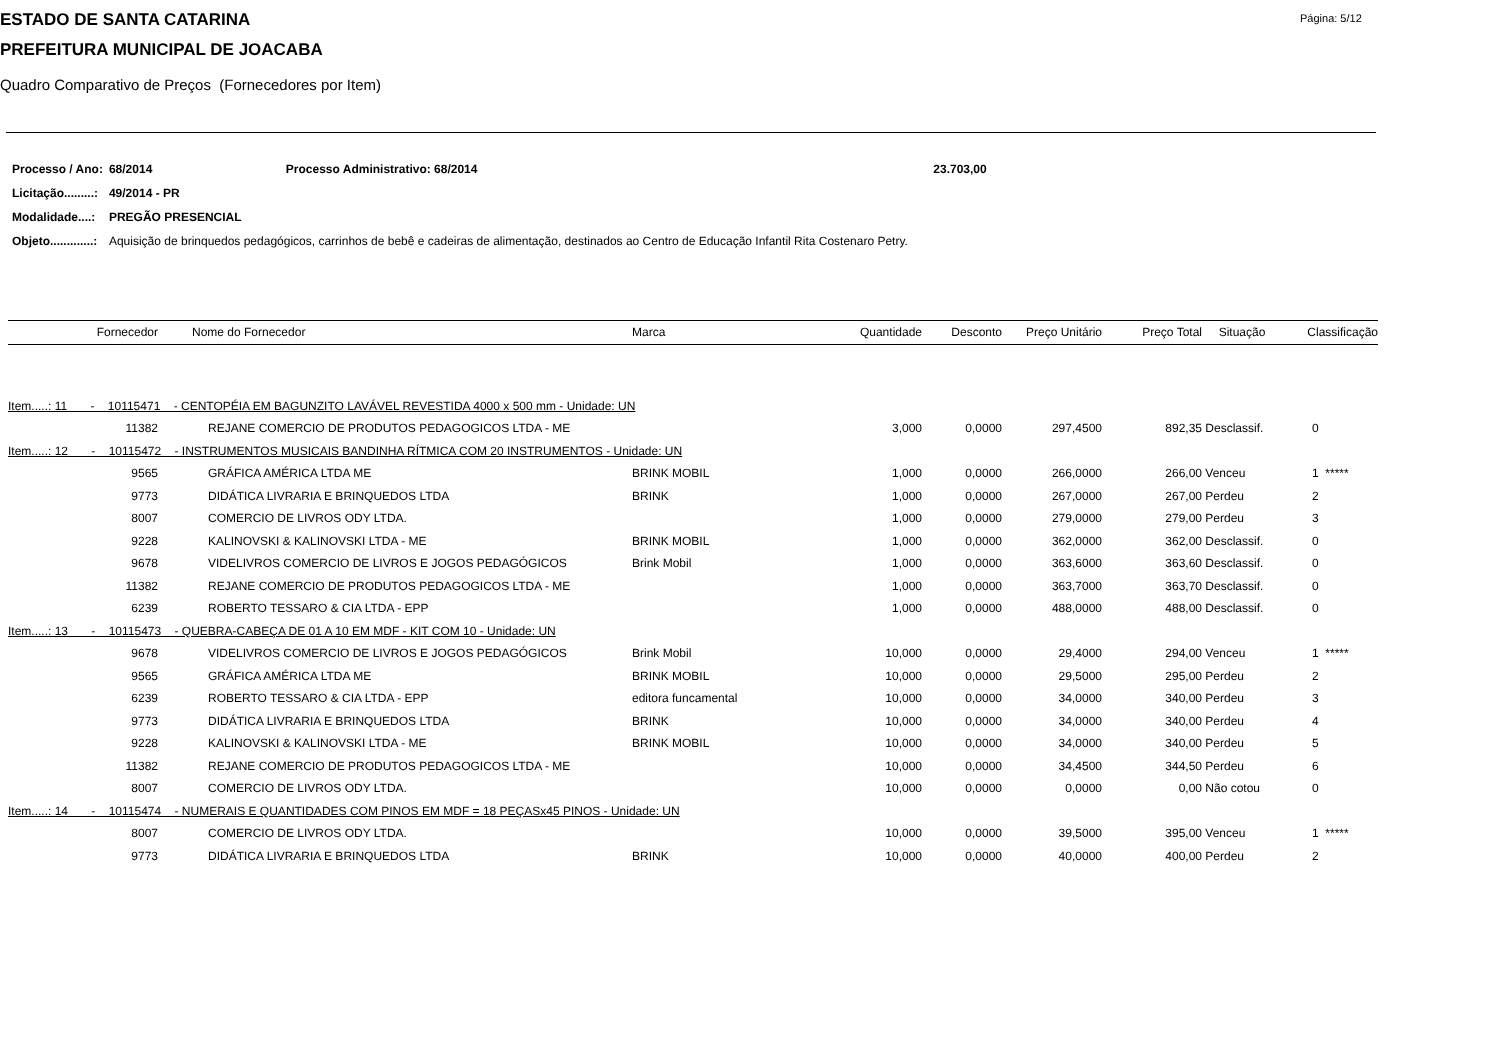ESTADO DE SANTA CATARINA Página: 5/12
PREFEITURA MUNICIPAL DE JOACABA
Quadro Comparativo de Preços (Fornecedores por Item)
| Processo / Ano: | 68/2014 | Processo Administrativo: 68/2014 | 23.703,00 |
| Licitação.........: | 49/2014 - PR | | |
| Modalidade....: | PREGÃO PRESENCIAL | | |
| Objeto.............: | Aquisição de brinquedos pedagógicos, carrinhos de bebê e cadeiras de alimentação, destinados ao Centro de Educação Infantil Rita Costenaro Petry. | | |
| | Fornecedor | Nome do Fornecedor | Marca | Quantidade | Desconto | Preço Unitário | Preço Total | Situação | Classificação |
| --- | --- | --- | --- | --- | --- | --- | --- | --- | --- |
| Item.....: 11 - 10115471 - CENTOPÉIA EM BAGUNZITO LAVÁVEL REVESTIDA 4000 x 500 mm - Unidade: UN | | | | | | | | | |
| | 11382 | REJANE COMERCIO DE PRODUTOS PEDAGOGICOS LTDA - ME | | 3,000 | 0,0000 | 297,4500 | 892,35 | Desclassif. | 0 |
| Item.....: 12 - 10115472 - INSTRUMENTOS MUSICAIS BANDINHA RÍTMICA COM 20 INSTRUMENTOS - Unidade: UN | | | | | | | | | |
| | 9565 | GRÁFICA AMÉRICA LTDA ME | BRINK MOBIL | 1,000 | 0,0000 | 266,0000 | 266,00 | Venceu | 1 ***** |
| | 9773 | DIDÁTICA LIVRARIA E BRINQUEDOS LTDA | BRINK | 1,000 | 0,0000 | 267,0000 | 267,00 | Perdeu | 2 |
| | 8007 | COMERCIO DE LIVROS ODY LTDA. | | 1,000 | 0,0000 | 279,0000 | 279,00 | Perdeu | 3 |
| | 9228 | KALINOVSKI & KALINOVSKI LTDA - ME | BRINK MOBIL | 1,000 | 0,0000 | 362,0000 | 362,00 | Desclassif. | 0 |
| | 9678 | VIDELIVROS COMERCIO DE LIVROS E JOGOS PEDAGÓGICOS | Brink Mobil | 1,000 | 0,0000 | 363,6000 | 363,60 | Desclassif. | 0 |
| | 11382 | REJANE COMERCIO DE PRODUTOS PEDAGOGICOS LTDA - ME | | 1,000 | 0,0000 | 363,7000 | 363,70 | Desclassif. | 0 |
| | 6239 | ROBERTO TESSARO & CIA LTDA - EPP | | 1,000 | 0,0000 | 488,0000 | 488,00 | Desclassif. | 0 |
| Item.....: 13 - 10115473 - QUEBRA-CABEÇA DE 01 A 10 EM MDF - KIT COM 10 - Unidade: UN | | | | | | | | | |
| | 9678 | VIDELIVROS COMERCIO DE LIVROS E JOGOS PEDAGÓGICOS | Brink Mobil | 10,000 | 0,0000 | 29,4000 | 294,00 | Venceu | 1 ***** |
| | 9565 | GRÁFICA AMÉRICA LTDA ME | BRINK MOBIL | 10,000 | 0,0000 | 29,5000 | 295,00 | Perdeu | 2 |
| | 6239 | ROBERTO TESSARO & CIA LTDA - EPP | editora funcamental | 10,000 | 0,0000 | 34,0000 | 340,00 | Perdeu | 3 |
| | 9773 | DIDÁTICA LIVRARIA E BRINQUEDOS LTDA | BRINK | 10,000 | 0,0000 | 34,0000 | 340,00 | Perdeu | 4 |
| | 9228 | KALINOVSKI & KALINOVSKI LTDA - ME | BRINK MOBIL | 10,000 | 0,0000 | 34,0000 | 340,00 | Perdeu | 5 |
| | 11382 | REJANE COMERCIO DE PRODUTOS PEDAGOGICOS LTDA - ME | | 10,000 | 0,0000 | 34,4500 | 344,50 | Perdeu | 6 |
| | 8007 | COMERCIO DE LIVROS ODY LTDA. | | 10,000 | 0,0000 | 0,0000 | 0,00 | Não cotou | 0 |
| Item.....: 14 - 10115474 - NUMERAIS E QUANTIDADES COM PINOS EM MDF = 18 PEÇASx45 PINOS - Unidade: UN | | | | | | | | | |
| | 8007 | COMERCIO DE LIVROS ODY LTDA. | | 10,000 | 0,0000 | 39,5000 | 395,00 | Venceu | 1 ***** |
| | 9773 | DIDÁTICA LIVRARIA E BRINQUEDOS LTDA | BRINK | 10,000 | 0,0000 | 40,0000 | 400,00 | Perdeu | 2 |